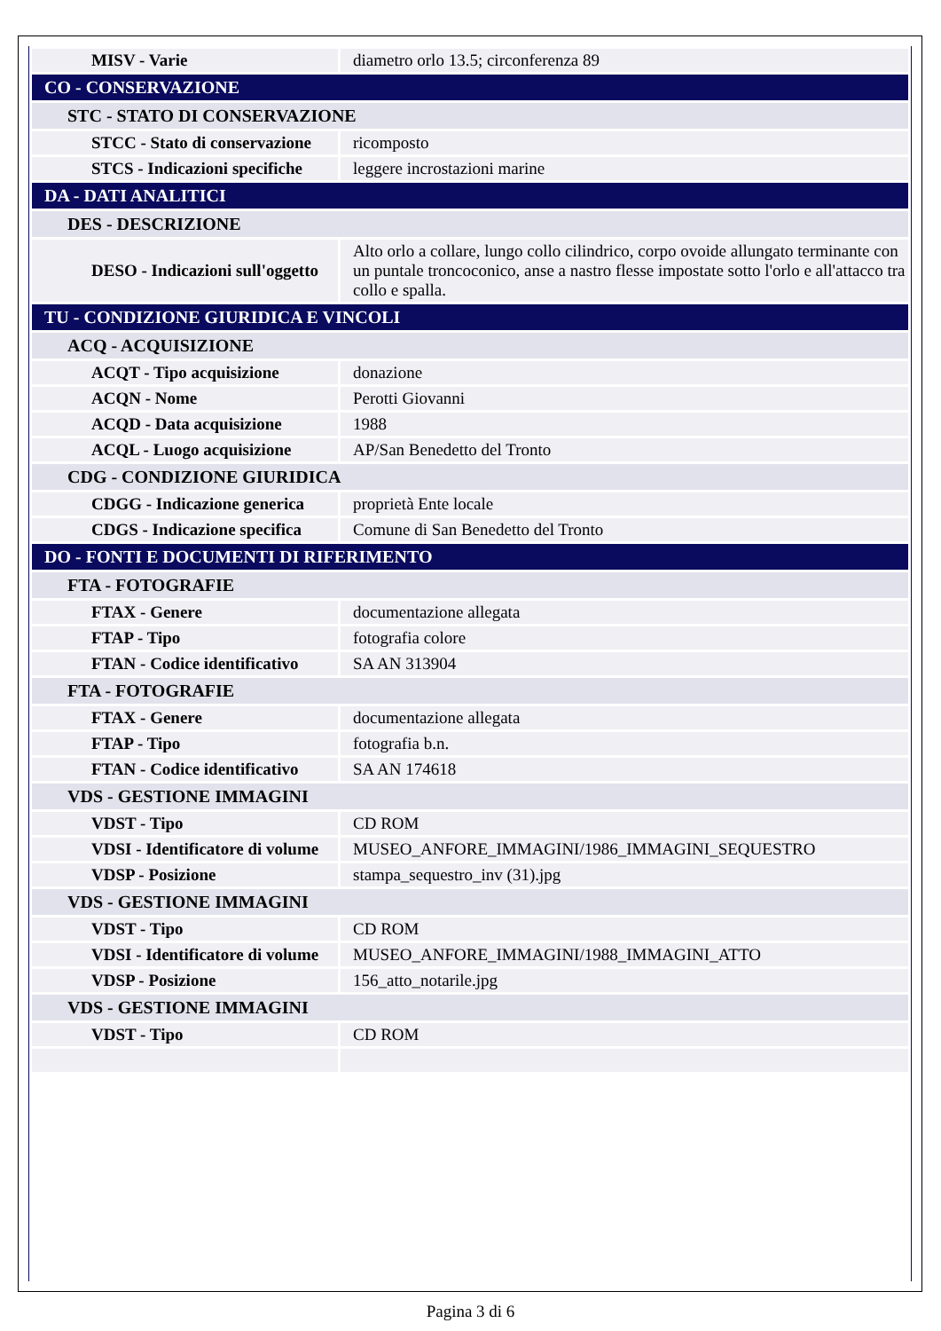| MISV - Varie | diametro orlo 13.5; circonferenza 89 |
| CO - CONSERVAZIONE | |
| STC - STATO DI CONSERVAZIONE | |
| STCC - Stato di conservazione | ricomposto |
| STCS - Indicazioni specifiche | leggere incrostazioni marine |
| DA - DATI ANALITICI | |
| DES - DESCRIZIONE | |
| DESO - Indicazioni sull'oggetto | Alto orlo a collare, lungo collo cilindrico, corpo ovoide allungato terminante con un puntale troncoconico, anse a nastro flesse impostate sotto l'orlo e all'attacco tra collo e spalla. |
| TU - CONDIZIONE GIURIDICA E VINCOLI | |
| ACQ - ACQUISIZIONE | |
| ACQT - Tipo acquisizione | donazione |
| ACQN - Nome | Perotti Giovanni |
| ACQD - Data acquisizione | 1988 |
| ACQL - Luogo acquisizione | AP/San Benedetto del Tronto |
| CDG - CONDIZIONE GIURIDICA | |
| CDGG - Indicazione generica | proprietà Ente locale |
| CDGS - Indicazione specifica | Comune di San Benedetto del Tronto |
| DO - FONTI E DOCUMENTI DI RIFERIMENTO | |
| FTA - FOTOGRAFIE | |
| FTAX - Genere | documentazione allegata |
| FTAP - Tipo | fotografia colore |
| FTAN - Codice identificativo | SA AN 313904 |
| FTA - FOTOGRAFIE | |
| FTAX - Genere | documentazione allegata |
| FTAP - Tipo | fotografia b.n. |
| FTAN - Codice identificativo | SA AN 174618 |
| VDS - GESTIONE IMMAGINI | |
| VDST - Tipo | CD ROM |
| VDSI - Identificatore di volume | MUSEO_ANFORE_IMMAGINI/1986_IMMAGINI_SEQUESTRO |
| VDSP - Posizione | stampa_sequestro_inv (31).jpg |
| VDS - GESTIONE IMMAGINI | |
| VDST - Tipo | CD ROM |
| VDSI - Identificatore di volume | MUSEO_ANFORE_IMMAGINI/1988_IMMAGINI_ATTO |
| VDSP - Posizione | 156_atto_notarile.jpg |
| VDS - GESTIONE IMMAGINI | |
| VDST - Tipo | CD ROM |
Pagina 3 di 6